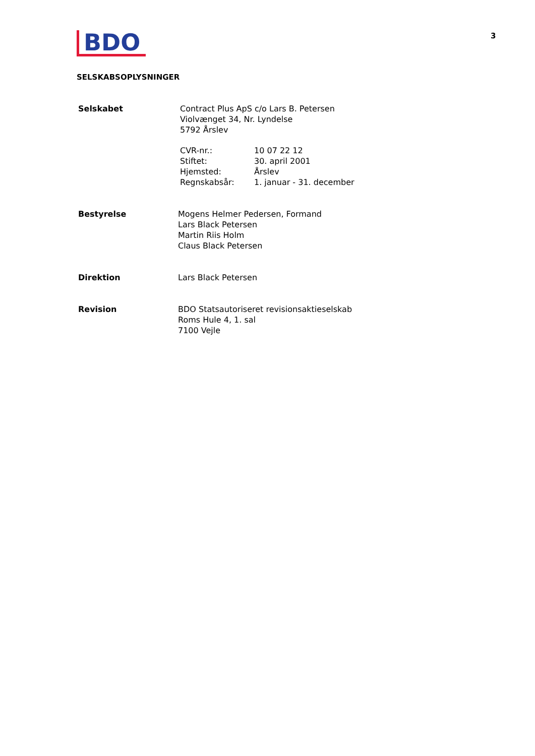BDO
3
SELSKABSOPLYSNINGER
Selskabet Contract Plus ApS c/o Lars B. Petersen
Violvænget 34, Nr. Lyndelse
5792 Årslev
| CVR-nr.: | 10 07 22 12 |
| Stiftet: | 30. april 2001 |
| Hjemsted: | Årslev |
| Regnskabsår: | 1. januar - 31. december |
Bestyrelse Mogens Helmer Pedersen, Formand
Lars Black Petersen
Martin Riis Holm
Claus Black Petersen
Direktion Lars Black Petersen
Revision BDO Statsautoriseret revisionsaktieselskab
Roms Hule 4, 1. sal
7100 Vejle